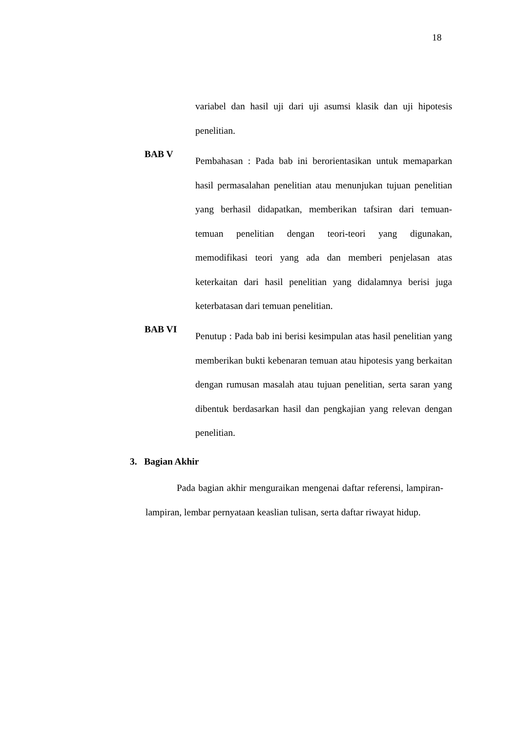18
variabel dan hasil uji dari uji asumsi klasik dan uji hipotesis penelitian.
BAB V
Pembahasan : Pada bab ini berorientasikan untuk memaparkan hasil permasalahan penelitian atau menunjukan tujuan penelitian yang berhasil didapatkan, memberikan tafsiran dari temuan-temuan penelitian dengan teori-teori yang digunakan, memodifikasi teori yang ada dan memberi penjelasan atas keterkaitan dari hasil penelitian yang didalamnya berisi juga keterbatasan dari temuan penelitian.
BAB VI
Penutup : Pada bab ini berisi kesimpulan atas hasil penelitian yang memberikan bukti kebenaran temuan atau hipotesis yang berkaitan dengan rumusan masalah atau tujuan penelitian, serta saran yang dibentuk berdasarkan hasil dan pengkajian yang relevan dengan penelitian.
3. Bagian Akhir
Pada bagian akhir menguraikan mengenai daftar referensi, lampiran-lampiran, lembar pernyataan keaslian tulisan, serta daftar riwayat hidup.